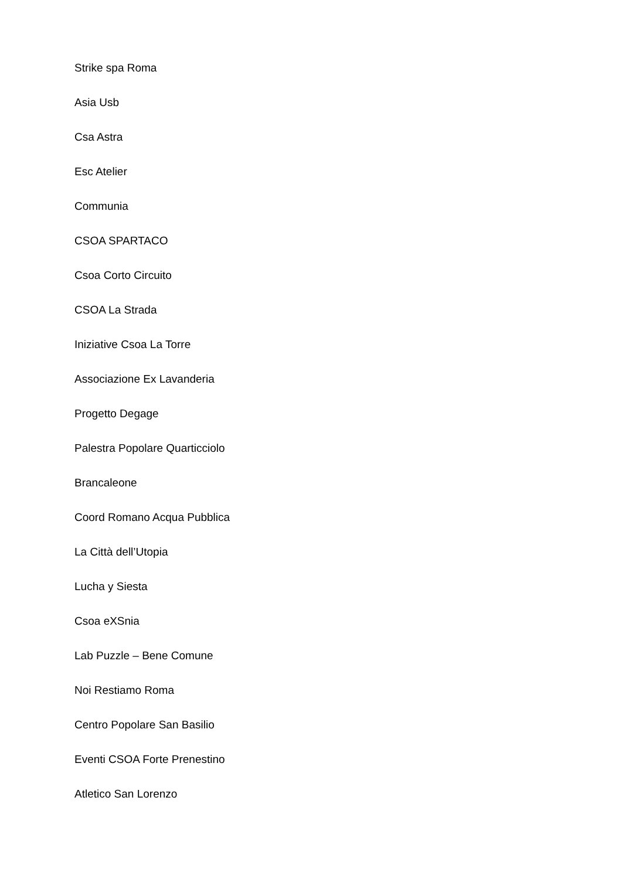Strike spa Roma
Asia Usb
Csa Astra
Esc Atelier
Communia
CSOA SPARTACO
Csoa Corto Circuito
CSOA La Strada
Iniziative Csoa La Torre
Associazione Ex Lavanderia
Progetto Degage
Palestra Popolare Quarticciolo
Brancaleone
Coord Romano Acqua Pubblica
La Città dell’Utopia
Lucha y Siesta
Csoa eXSnia
Lab Puzzle – Bene Comune
Noi Restiamo Roma
Centro Popolare San Basilio
Eventi CSOA Forte Prenestino
Atletico San Lorenzo